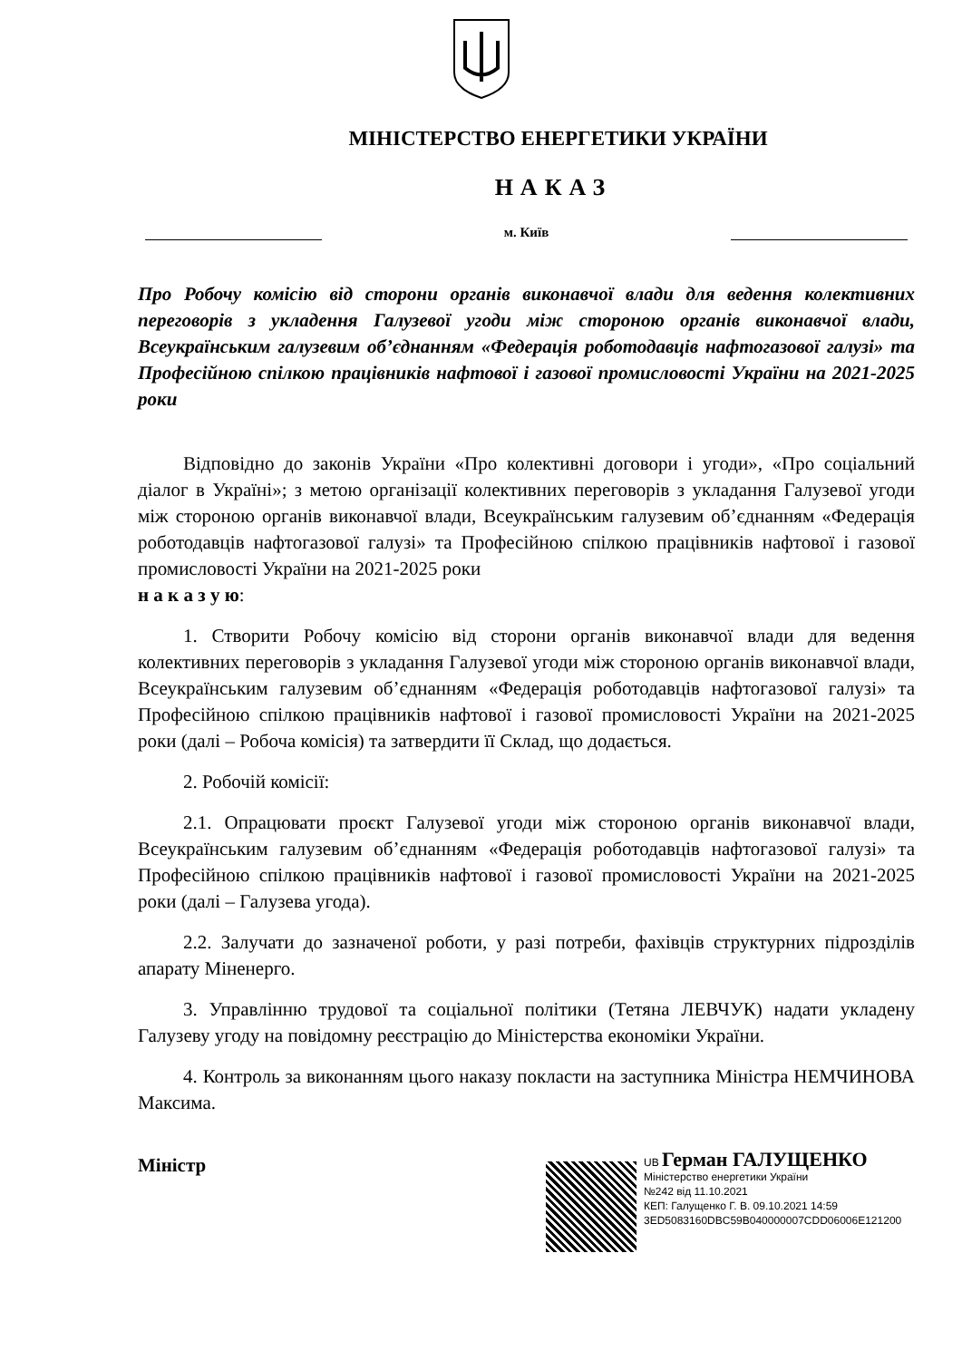МІНІСТЕРСТВО ЕНЕРГЕТИКИ УКРАЇНИ
НАКАЗ
м. Київ
Про Робочу комісію від сторони органів виконавчої влади для ведення колективних переговорів з укладення Галузевої угоди між стороною органів виконавчої влади, Всеукраїнським галузевим об’єднанням «Федерація роботодавців нафтогазової галузі» та Професійною спілкою працівників нафтової і газової промисловості України на 2021-2025 роки
Відповідно до законів України «Про колективні договори і угоди», «Про соціальний діалог в Україні»; з метою організації колективних переговорів з укладання Галузевої угоди між стороною органів виконавчої влади, Всеукраїнським галузевим об’єднанням «Федерація роботодавців нафтогазової галузі» та Професійною спілкою працівників нафтової і газової промисловості України на 2021-2025 роки
н а к а з у ю:
1. Створити Робочу комісію від сторони органів виконавчої влади для ведення колективних переговорів з укладання Галузевої угоди між стороною органів виконавчої влади, Всеукраїнським галузевим об’єднанням «Федерація роботодавців нафтогазової галузі» та Професійною спілкою працівників нафтової і газової промисловості України на 2021-2025 роки (далі – Робоча комісія) та затвердити її Склад, що додається.
2. Робочій комісії:
2.1. Опрацювати проєкт Галузевої угоди між стороною органів виконавчої влади, Всеукраїнським галузевим об’єднанням «Федерація роботодавців нафтогазової галузі» та Професійною спілкою працівників нафтової і газової промисловості України на 2021-2025 роки (далі – Галузева угода).
2.2. Залучати до зазначеної роботи, у разі потреби, фахівців структурних підрозділів апарату Міненерго.
3. Управлінню трудової та соціальної політики (Тетяна ЛЕВЧУК) надати укладену Галузеву угоду на повідомну реєстрацію до Міністерства економіки України.
4. Контроль за виконанням цього наказу покласти на заступника Міністра НЕМЧИНОВА Максима.
Міністр
UB Герман ГАЛУЩЕНКО
Міністерство енергетики України
№242 від 11.10.2021
КЕП: Галущенко Г. В. 09.10.2021 14:59
3ED5083160DBC59B040000007CDD06006E121200